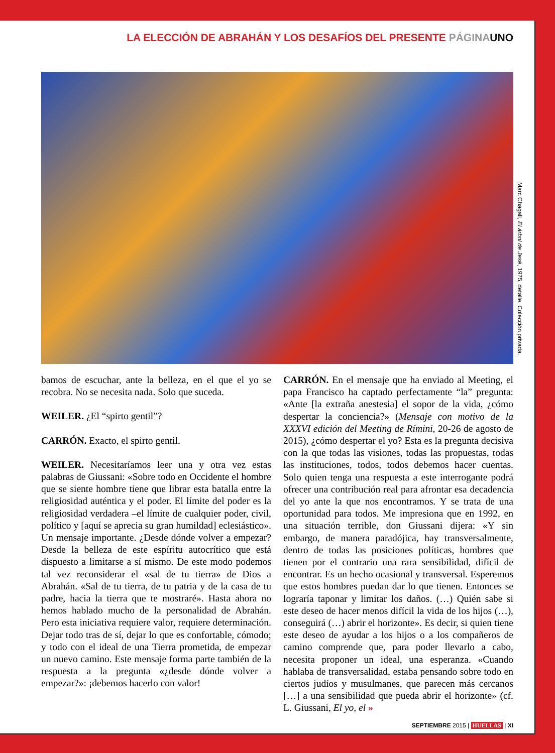LA ELECCIÓN DE ABRAHÁN Y LOS DESAFÍOS DEL PRESENTE PÁGINA UNO
Marc Chagall, El árbol de Jesé, 1975, detalle. Colección privada.
bamos de escuchar, ante la belleza, en el que el yo se recobra. No se necesita nada. Solo que suceda.
WEILER. ¿El “spirto gentil”?
CARRÓN. Exacto, el spirto gentil.
WEILER. Necesitaríamos leer una y otra vez estas palabras de Giussani: «Sobre todo en Occidente el hombre que se siente hombre tiene que librar esta batalla entre la religiosidad auténtica y el poder. El límite del poder es la religiosidad verdadera –el límite de cualquier poder, civil, político y [aquí se aprecia su gran humildad] eclesiástico». Un mensaje importante. ¿Desde dónde volver a empezar? Desde la belleza de este espíritu autocrítico que está dispuesto a limitarse a sí mismo. De este modo podemos tal vez reconsiderar el «sal de tu tierra» de Dios a Abrahán. «Sal de tu tierra, de tu patria y de la casa de tu padre, hacia la tierra que te mostraré». Hasta ahora no hemos hablado mucho de la personalidad de Abrahán. Pero esta iniciativa requiere valor, requiere determinación. Dejar todo tras de sí, dejar lo que es confortable, cómodo; y todo con el ideal de una Tierra prometida, de empezar un nuevo camino. Este mensaje forma parte también de la respuesta a la pregunta «¿desde dónde volver a empezar?»: ¡debemos hacerlo con valor!
CARRÓN. En el mensaje que ha enviado al Meeting, el papa Francisco ha captado perfectamente “la” pregunta: «Ante [la extraña anestesia] el sopor de la vida, ¿cómo despertar la conciencia?» (Mensaje con motivo de la XXXVI edición del Meeting de Rímini, 20-26 de agosto de 2015), ¿cómo despertar el yo? Esta es la pregunta decisiva con la que todas las visiones, todas las propuestas, todas las instituciones, todos, todos debemos hacer cuentas. Solo quien tenga una respuesta a este interrogante podrá ofrecer una contribución real para afrontar esa decadencia del yo ante la que nos encontramos. Y se trata de una oportunidad para todos. Me impresiona que en 1992, en una situación terrible, don Giussani dijera: «Y sin embargo, de manera paradójica, hay transversalmente, dentro de todas las posiciones políticas, hombres que tienen por el contrario una rara sensibilidad, difícil de encontrar. Es un hecho ocasional y transversal. Esperemos que estos hombres puedan dar lo que tienen. Entonces se lograría taponar y limitar los daños. (…) Quién sabe si este deseo de hacer menos difícil la vida de los hijos (…), conseguirá (…) abrir el horizonte». Es decir, si quien tiene este deseo de ayudar a los hijos o a los compañeros de camino comprende que, para poder llevarlo a cabo, necesita proponer un ideal, una esperanza. «Cuando hablaba de transversalidad, estaba pensando sobre todo en ciertos judíos y musulmanes, que parecen más cercanos […] a una sensibilidad que pueda abrir el horizonte» (cf. L. Giussani, El yo, el »
SEPTIEMBRE 2015 | HUELLAS | XI